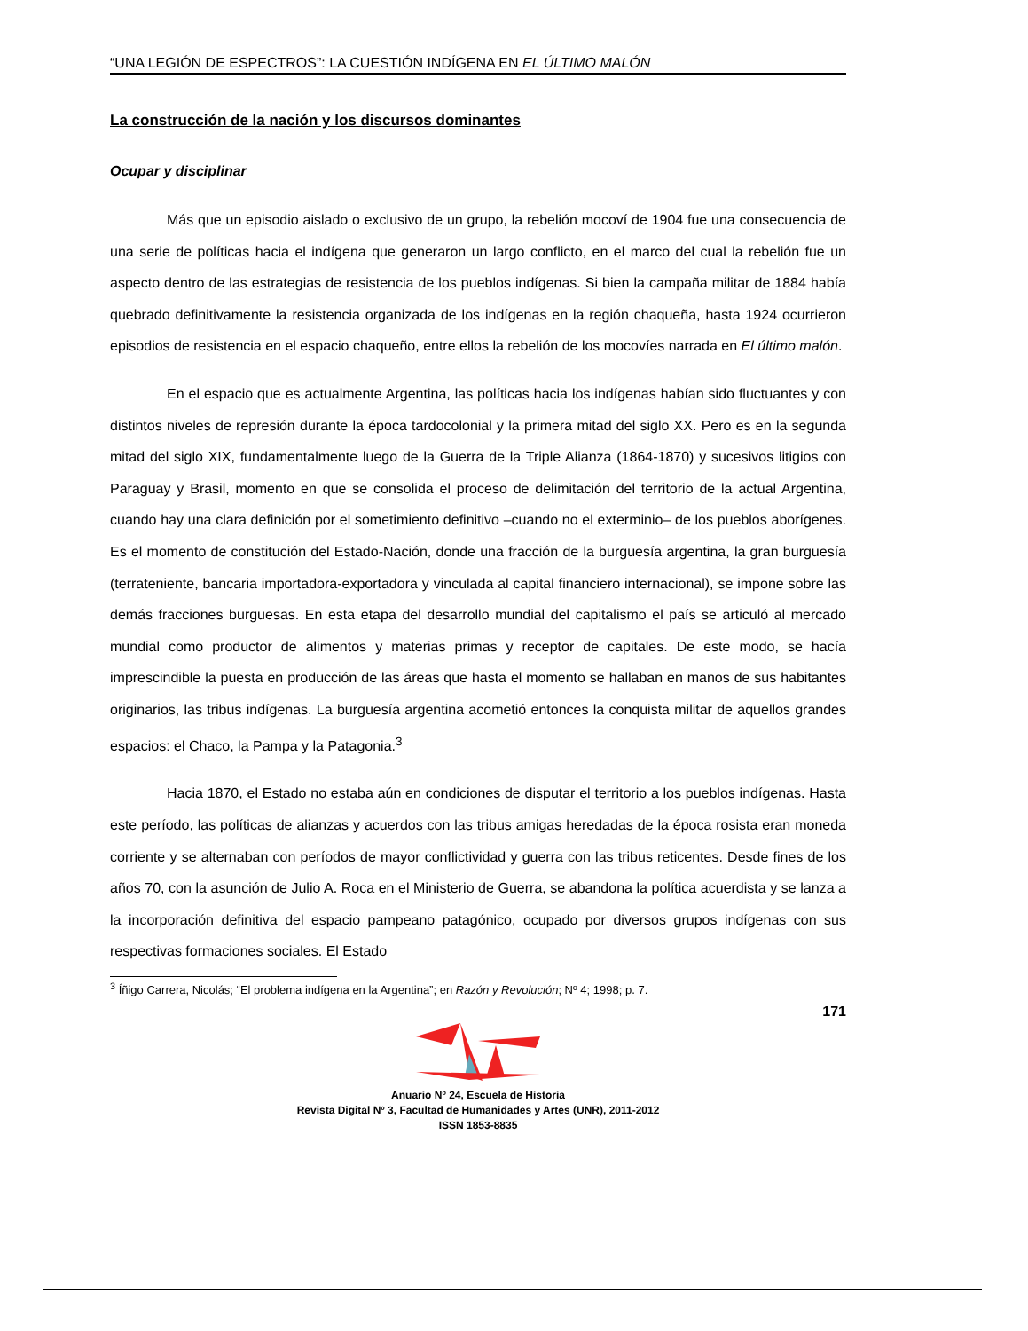“UNA LEGIÓN DE ESPECTROS”: LA CUESTIÓN INDÍGENA EN EL ÚLTIMO MALÓN
La construcción de la nación y los discursos dominantes
Ocupar y disciplinar
Más que un episodio aislado o exclusivo de un grupo, la rebelión mocoví de 1904 fue una consecuencia de una serie de políticas hacia el indígena que generaron un largo conflicto, en el marco del cual la rebelión fue un aspecto dentro de las estrategias de resistencia de los pueblos indígenas. Si bien la campaña militar de 1884 había quebrado definitivamente la resistencia organizada de los indígenas en la región chaqueña, hasta 1924 ocurrieron episodios de resistencia en el espacio chaqueño, entre ellos la rebelión de los mocovíes narrada en El último malón.
En el espacio que es actualmente Argentina, las políticas hacia los indígenas habían sido fluctuantes y con distintos niveles de represión durante la época tardocolonial y la primera mitad del siglo XX. Pero es en la segunda mitad del siglo XIX, fundamentalmente luego de la Guerra de la Triple Alianza (1864-1870) y sucesivos litigios con Paraguay y Brasil, momento en que se consolida el proceso de delimitación del territorio de la actual Argentina, cuando hay una clara definición por el sometimiento definitivo –cuando no el exterminio– de los pueblos aborígenes. Es el momento de constitución del Estado-Nación, donde una fracción de la burguesía argentina, la gran burguesía (terrateniente, bancaria importadora-exportadora y vinculada al capital financiero internacional), se impone sobre las demás fracciones burguesas. En esta etapa del desarrollo mundial del capitalismo el país se articuló al mercado mundial como productor de alimentos y materias primas y receptor de capitales. De este modo, se hacía imprescindible la puesta en producción de las áreas que hasta el momento se hallaban en manos de sus habitantes originarios, las tribus indígenas. La burguesía argentina acometió entonces la conquista militar de aquellos grandes espacios: el Chaco, la Pampa y la Patagonia.<sup>3</sup>
Hacia 1870, el Estado no estaba aún en condiciones de disputar el territorio a los pueblos indígenas. Hasta este período, las políticas de alianzas y acuerdos con las tribus amigas heredadas de la época rosista eran moneda corriente y se alternaban con períodos de mayor conflictividad y guerra con las tribus reticentes. Desde fines de los años 70, con la asunción de Julio A. Roca en el Ministerio de Guerra, se abandona la política acuerdista y se lanza a la incorporación definitiva del espacio pampeano patagónico, ocupado por diversos grupos indígenas con sus respectivas formaciones sociales. El Estado
<sup>3</sup> Íñigo Carrera, Nicolás; “El problema indígena en la Argentina”; en Razón y Revolución; Nº 4; 1998; p. 7.
171
Anuario Nº 24, Escuela de Historia
Revista Digital Nº 3, Facultad de Humanidades y Artes (UNR), 2011-2012
ISSN 1853-8835